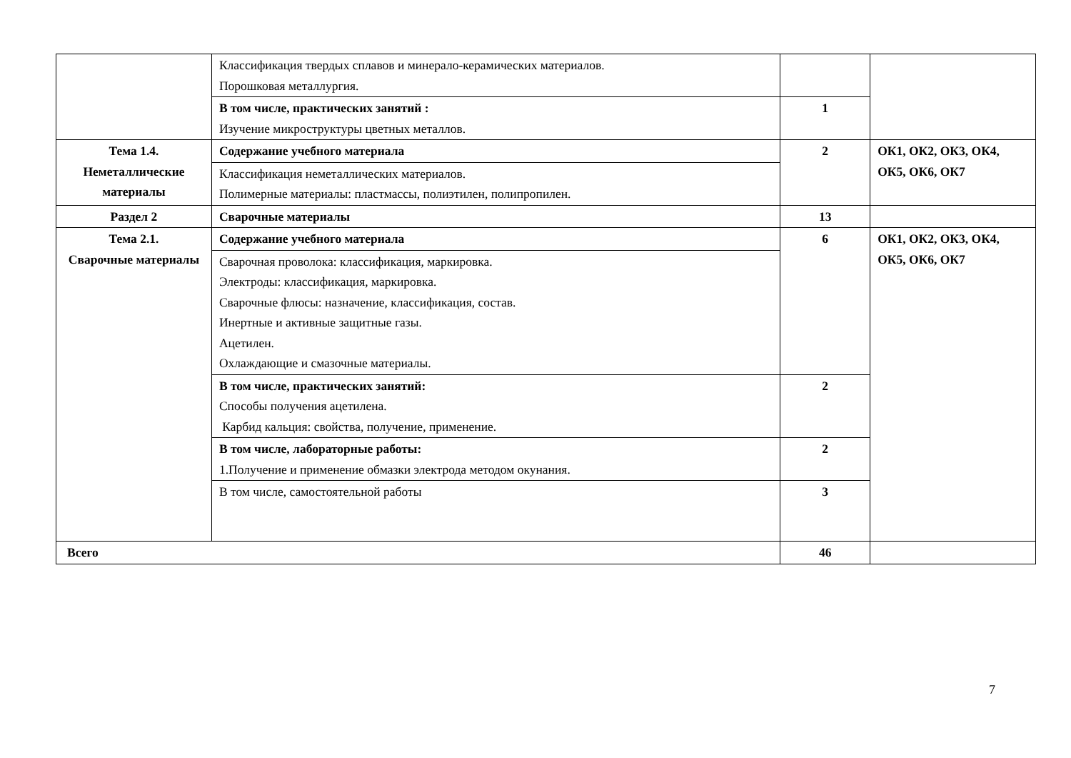| | Классификация твердых сплавов и минерало-керамических материалов. Порошковая металлургия. | | |
| | В том числе, практических занятий : Изучение микроструктуры цветных металлов. | 1 | |
| Тема 1.4. Неметаллические материалы | Содержание учебного материала | 2 | ОК1, ОК2, ОК3, ОК4, ОК5, ОК6, ОК7 |
| | Классификация неметаллических материалов. Полимерные материалы: пластмассы, полиэтилен, полипропилен. | | |
| Раздел 2 | Сварочные материалы | 13 | |
| Тема 2.1. Сварочные материалы | Содержание учебного материала | 6 | ОК1, ОК2, ОК3, ОК4, ОК5, ОК6, ОК7 |
| | Сварочная проволока: классификация, маркировка. Электроды: классификация, маркировка. Сварочные флюсы: назначение, классификация, состав. Инертные и активные защитные газы. Ацетилен. Охлаждающие и смазочные материалы. | | |
| | В том числе, практических занятий: Способы получения ацетилена. Карбид кальция: свойства, получение, применение. | 2 | |
| | В том числе, лабораторные работы: 1.Получение и применение обмазки электрода методом окунания. | 2 | |
| | В том числе, самостоятельной работы | 3 | |
| Всего | | 46 | |
7